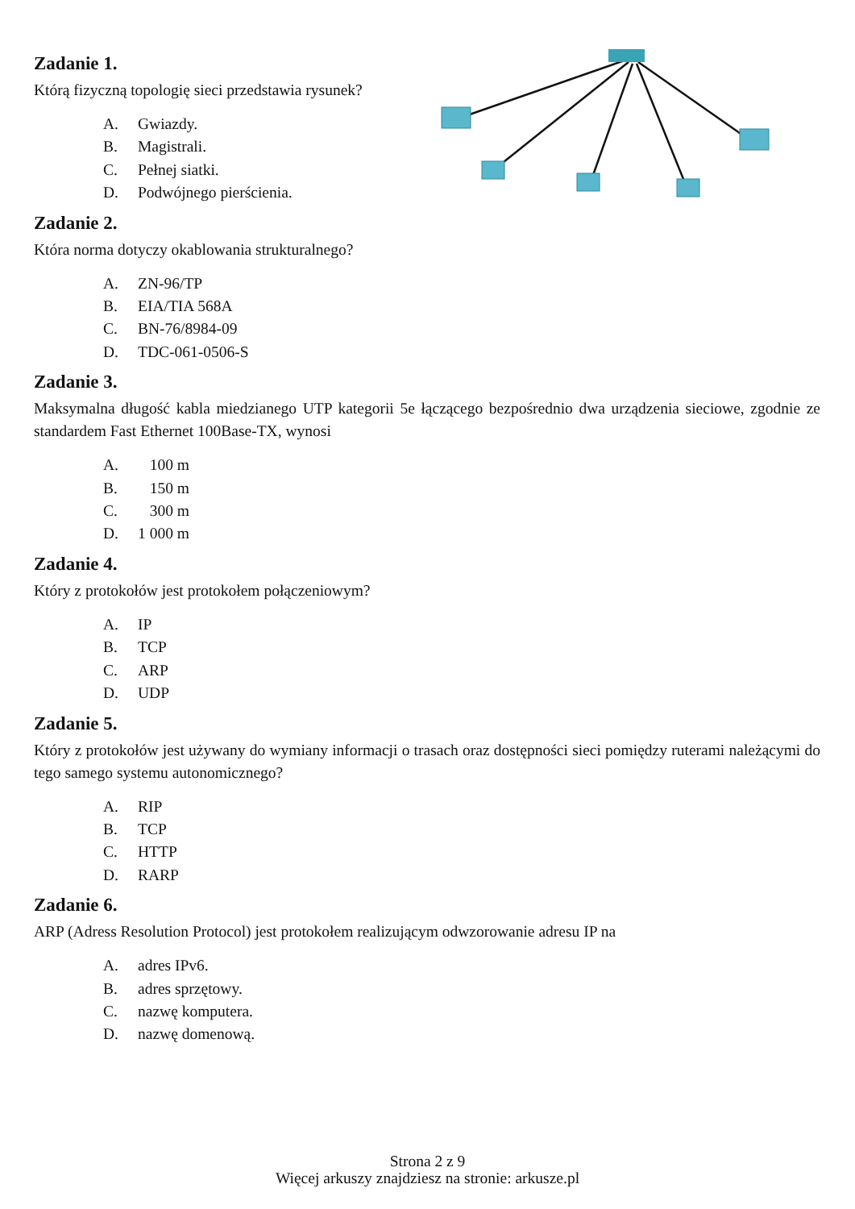Zadanie 1.
Którą fizyczną topologię sieci przedstawia rysunek?
A. Gwiazdy.
B. Magistrali.
C. Pełnej siatki.
D. Podwójnego pierścienia.
Zadanie 2.
Która norma dotyczy okablowania strukturalnego?
A. ZN-96/TP
B. EIA/TIA 568A
C. BN-76/8984-09
D. TDC-061-0506-S
Zadanie 3.
Maksymalna długość kabla miedzianego UTP kategorii 5e łączącego bezpośrednio dwa urządzenia sieciowe, zgodnie ze standardem Fast Ethernet 100Base-TX, wynosi
A. 100 m
B. 150 m
C. 300 m
D. 1 000 m
Zadanie 4.
Który z protokołów jest protokołem połączeniowym?
A. IP
B. TCP
C. ARP
D. UDP
Zadanie 5.
Który z protokołów jest używany do wymiany informacji o trasach oraz dostępności sieci pomiędzy ruterami należącymi do tego samego systemu autonomicznego?
A. RIP
B. TCP
C. HTTP
D. RARP
Zadanie 6.
ARP (Adress Resolution Protocol) jest protokołem realizującym odwzorowanie adresu IP na
A. adres IPv6.
B. adres sprzętowy.
C. nazwę komputera.
D. nazwę domenową.
Strona 2 z 9
Więcej arkuszy znajdziesz na stronie: arkusze.pl